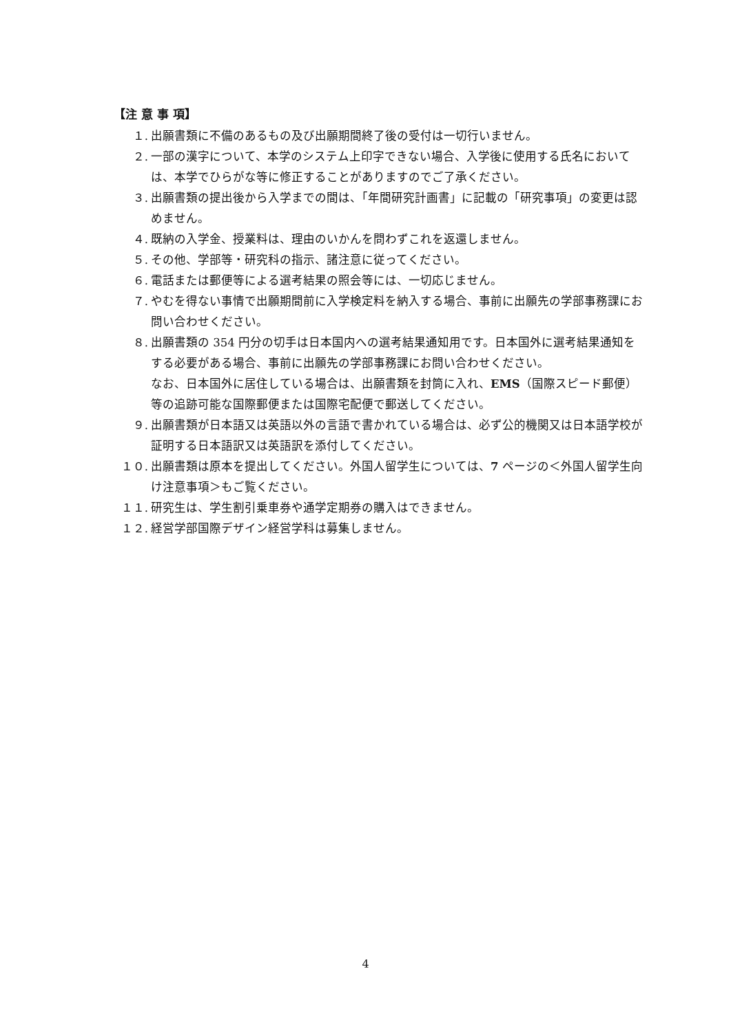【注 意 事 項】
１. 出願書類に不備のあるもの及び出願期間終了後の受付は一切行いません。
２. 一部の漢字について、本学のシステム上印字できない場合、入学後に使用する氏名においては、本学でひらがな等に修正することがありますのでご了承ください。
３. 出願書類の提出後から入学までの間は、「年間研究計画書」に記載の「研究事項」の変更は認めません。
４. 既納の入学金、授業料は、理由のいかんを問わずこれを返還しません。
５. その他、学部等・研究科の指示、諸注意に従ってください。
６. 電話または郵便等による選考結果の照会等には、一切応じません。
７. やむを得ない事情で出願期間前に入学検定料を納入する場合、事前に出願先の学部事務課にお問い合わせください。
８. 出願書類の 354 円分の切手は日本国内への選考結果通知用です。日本国外に選考結果通知をする必要がある場合、事前に出願先の学部事務課にお問い合わせください。
なお、日本国外に居住している場合は、出願書類を封筒に入れ、EMS（国際スピード郵便）等の追跡可能な国際郵便または国際宅配便で郵送してください。
９. 出願書類が日本語又は英語以外の言語で書かれている場合は、必ず公的機関又は日本語学校が証明する日本語訳又は英語訳を添付してください。
１０. 出願書類は原本を提出してください。外国人留学生については、7 ページの＜外国人留学生向け注意事項＞もご覧ください。
１１. 研究生は、学生割引乗車券や通学定期券の購入はできません。
１２. 経営学部国際デザイン経営学科は募集しません。
4